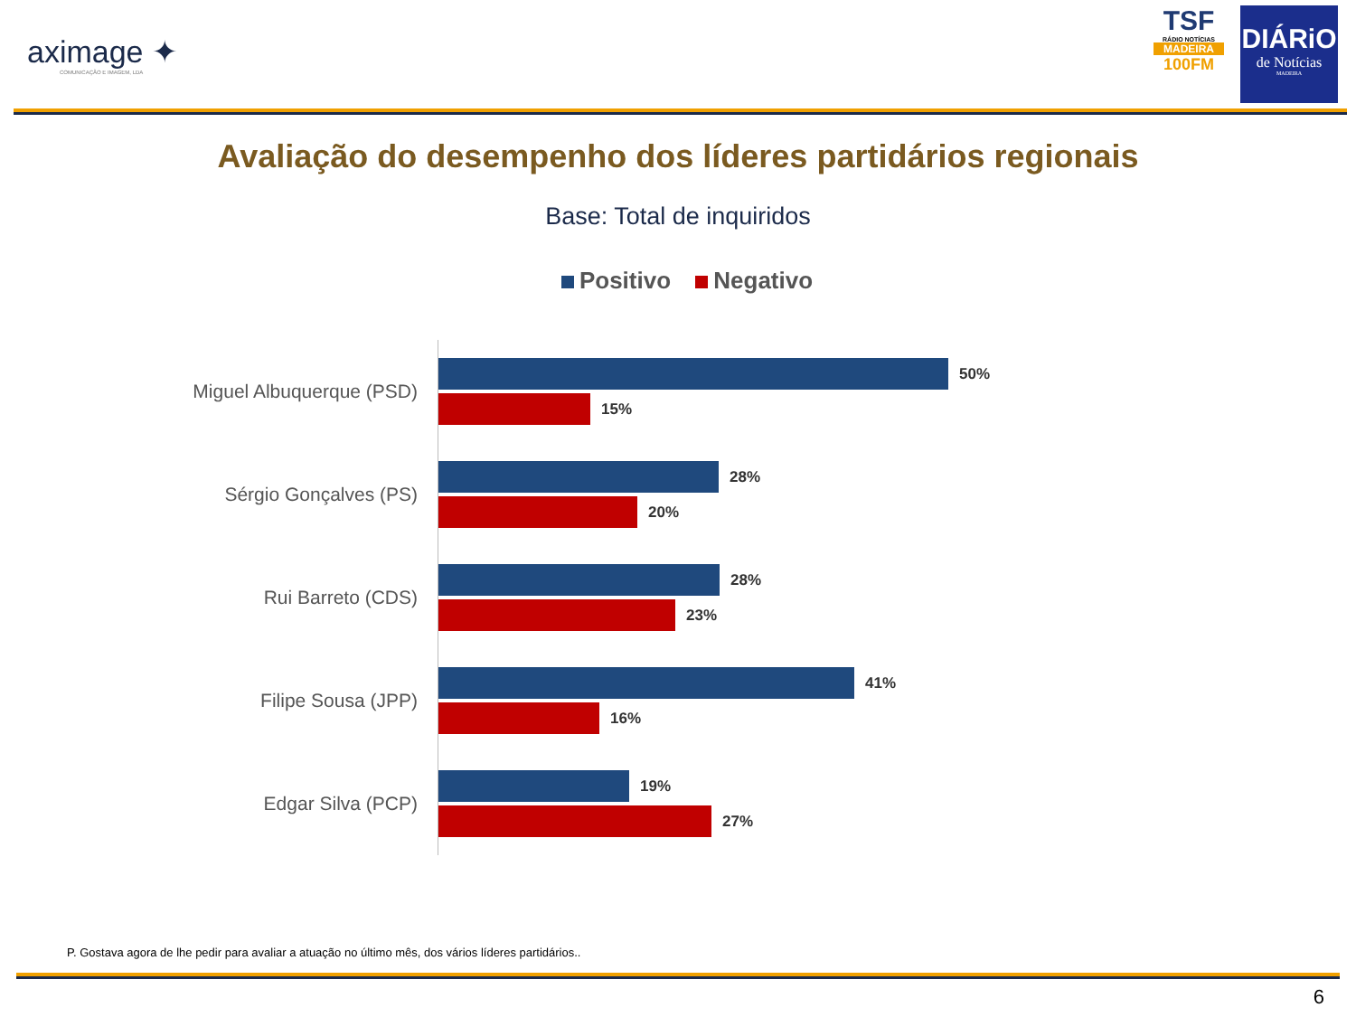aximage ✦
COMUNICAÇÃO E IMAGEM, LDA
TSF
RÁDIO NOTÍCIAS
MADEIRA
100FM
DIÁRiO
de Notícias
MADEIRA
Avaliação do desempenho dos líderes partidários regionais
Base: Total de inquiridos
Positivo Negativo
Miguel Albuquerque (PSD)
50%
15%
Sérgio Gonçalves (PS)
28%
20%
Rui Barreto (CDS)
28%
23%
Filipe Sousa (JPP)
41%
16%
Edgar Silva (PCP)
19%
27%
P. Gostava agora de lhe pedir para avaliar a atuação no último mês, dos vários líderes partidários..
6